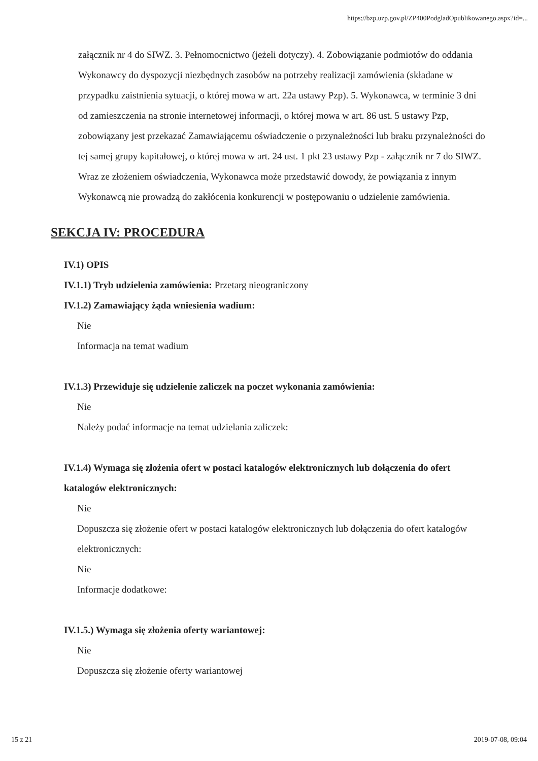https://bzp.uzp.gov.pl/ZP400PodgladOpublikowanego.aspx?id=...
załącznik nr 4 do SIWZ. 3. Pełnomocnictwo (jeżeli dotyczy). 4. Zobowiązanie podmiotów do oddania Wykonawcy do dyspozycji niezbędnych zasobów na potrzeby realizacji zamówienia (składane w przypadku zaistnienia sytuacji, o której mowa w art. 22a ustawy Pzp). 5. Wykonawca, w terminie 3 dni od zamieszczenia na stronie internetowej informacji, o której mowa w art. 86 ust. 5 ustawy Pzp, zobowiązany jest przekazać Zamawiającemu oświadczenie o przynależności lub braku przynależności do tej samej grupy kapitałowej, o której mowa w art. 24 ust. 1 pkt 23 ustawy Pzp - załącznik nr 7 do SIWZ. Wraz ze złożeniem oświadczenia, Wykonawca może przedstawić dowody, że powiązania z innym Wykonawcą nie prowadzą do zakłócenia konkurencji w postępowaniu o udzielenie zamówienia.
SEKCJA IV: PROCEDURA
IV.1) OPIS
IV.1.1) Tryb udzielenia zamówienia: Przetarg nieograniczony
IV.1.2) Zamawiający żąda wniesienia wadium:
Nie
Informacja na temat wadium
IV.1.3) Przewiduje się udzielenie zaliczek na poczet wykonania zamówienia:
Nie
Należy podać informacje na temat udzielania zaliczek:
IV.1.4) Wymaga się złożenia ofert w postaci katalogów elektronicznych lub dołączenia do ofert katalogów elektronicznych:
Nie
Dopuszcza się złożenie ofert w postaci katalogów elektronicznych lub dołączenia do ofert katalogów elektronicznych:
Nie
Informacje dodatkowe:
IV.1.5.) Wymaga się złożenia oferty wariantowej:
Nie
Dopuszcza się złożenie oferty wariantowej
15 z 21 2019-07-08, 09:04